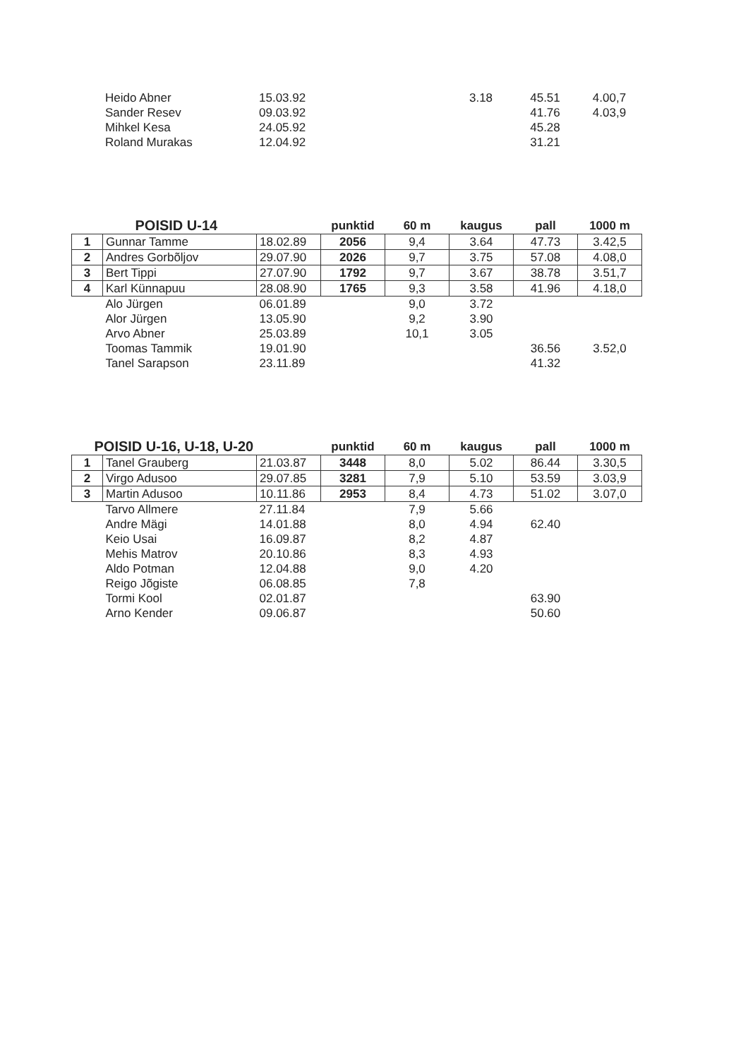| | Heido Abner | 15.03.92 | | | 3.18 | 45.51 | 4.00,7 |
| | Sander Resev | 09.03.92 | | | | 41.76 | 4.03,9 |
| | Mihkel Kesa | 24.05.92 | | | | 45.28 | |
| | Roland Murakas | 12.04.92 | | | | 31.21 | |
| POISID U-14 | | | punktid | 60 m | kaugus | pall | 1000 m |
| --- | --- | --- | --- | --- | --- | --- | --- |
| 1 | Gunnar Tamme | 18.02.89 | 2056 | 9,4 | 3.64 | 47.73 | 3.42,5 |
| 2 | Andres Gorbõljov | 29.07.90 | 2026 | 9,7 | 3.75 | 57.08 | 4.08,0 |
| 3 | Bert Tippi | 27.07.90 | 1792 | 9,7 | 3.67 | 38.78 | 3.51,7 |
| 4 | Karl Künnapuu | 28.08.90 | 1765 | 9,3 | 3.58 | 41.96 | 4.18,0 |
| | Alo Jürgen | 06.01.89 | | 9,0 | 3.72 | | |
| | Alor Jürgen | 13.05.90 | | 9,2 | 3.90 | | |
| | Arvo Abner | 25.03.89 | | 10,1 | 3.05 | | |
| | Toomas Tammik | 19.01.90 | | | | 36.56 | 3.52,0 |
| | Tanel Sarapson | 23.11.89 | | | | 41.32 | |
| POISID U-16, U-18, U-20 | | | punktid | 60 m | kaugus | pall | 1000 m |
| --- | --- | --- | --- | --- | --- | --- | --- |
| 1 | Tanel Grauberg | 21.03.87 | 3448 | 8,0 | 5.02 | 86.44 | 3.30,5 |
| 2 | Virgo Adusoo | 29.07.85 | 3281 | 7,9 | 5.10 | 53.59 | 3.03,9 |
| 3 | Martin Adusoo | 10.11.86 | 2953 | 8,4 | 4.73 | 51.02 | 3.07,0 |
| | Tarvo Allmere | 27.11.84 | | 7,9 | 5.66 | | |
| | Andre Mägi | 14.01.88 | | 8,0 | 4.94 | 62.40 | |
| | Keio Usai | 16.09.87 | | 8,2 | 4.87 | | |
| | Mehis Matrov | 20.10.86 | | 8,3 | 4.93 | | |
| | Aldo Potman | 12.04.88 | | 9,0 | 4.20 | | |
| | Reigo Jõgiste | 06.08.85 | | 7,8 | | | |
| | Tormi Kool | 02.01.87 | | | | 63.90 | |
| | Arno Kender | 09.06.87 | | | | 50.60 | |